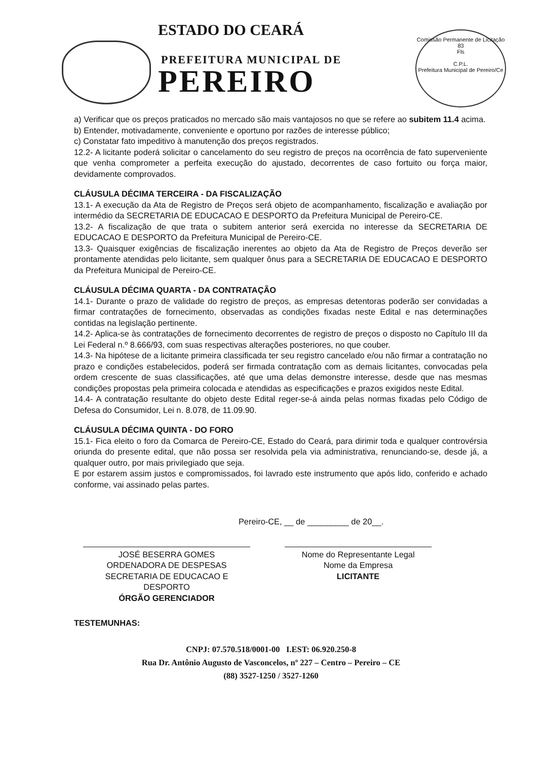ESTADO DO CEARÁ
PREFEITURA MUNICIPAL DE
PEREIRO
Comissão Permanente de Licitação
83
Fls
C.P.L.
Prefeitura Municipal de Pereiro/Ce
a) Verificar que os preços praticados no mercado são mais vantajosos no que se refere ao subitem 11.4 acima.
b) Entender, motivadamente, conveniente e oportuno por razões de interesse público;
c) Constatar fato impeditivo à manutenção dos preços registrados.
12.2- A licitante poderá solicitar o cancelamento do seu registro de preços na ocorrência de fato superveniente que venha comprometer a perfeita execução do ajustado, decorrentes de caso fortuito ou força maior, devidamente comprovados.
CLÁUSULA DÉCIMA TERCEIRA - DA FISCALIZAÇÃO
13.1- A execução da Ata de Registro de Preços será objeto de acompanhamento, fiscalização e avaliação por intermédio da SECRETARIA DE EDUCACAO E DESPORTO da Prefeitura Municipal de Pereiro-CE.
13.2- A fiscalização de que trata o subitem anterior será exercida no interesse da SECRETARIA DE EDUCACAO E DESPORTO da Prefeitura Municipal de Pereiro-CE.
13.3- Quaisquer exigências de fiscalização inerentes ao objeto da Ata de Registro de Preços deverão ser prontamente atendidas pelo licitante, sem qualquer ônus para a SECRETARIA DE EDUCACAO E DESPORTO da Prefeitura Municipal de Pereiro-CE.
CLÁUSULA DÉCIMA QUARTA - DA CONTRATAÇÃO
14.1- Durante o prazo de validade do registro de preços, as empresas detentoras poderão ser convidadas a firmar contratações de fornecimento, observadas as condições fixadas neste Edital e nas determinações contidas na legislação pertinente.
14.2- Aplica-se às contratações de fornecimento decorrentes de registro de preços o disposto no Capítulo III da Lei Federal n.º 8.666/93, com suas respectivas alterações posteriores, no que couber.
14.3- Na hipótese de a licitante primeira classificada ter seu registro cancelado e/ou não firmar a contratação no prazo e condições estabelecidos, poderá ser firmada contratação com as demais licitantes, convocadas pela ordem crescente de suas classificações, até que uma delas demonstre interesse, desde que nas mesmas condições propostas pela primeira colocada e atendidas as especificações e prazos exigidos neste Edital.
14.4- A contratação resultante do objeto deste Edital reger-se-á ainda pelas normas fixadas pelo Código de Defesa do Consumidor, Lei n. 8.078, de 11.09.90.
CLÁUSULA DÉCIMA QUINTA - DO FORO
15.1- Fica eleito o foro da Comarca de Pereiro-CE, Estado do Ceará, para dirimir toda e qualquer controvérsia oriunda do presente edital, que não possa ser resolvida pela via administrativa, renunciando-se, desde já, a qualquer outro, por mais privilegiado que seja.
E por estarem assim justos e compromissados, foi lavrado este instrumento que após lido, conferido e achado conforme, vai assinado pelas partes.
Pereiro-CE, __ de _________ de 20__.
JOSÉ BESERRA GOMES
ORDENADORA DE DESPESAS
SECRETARIA DE EDUCACAO E
DESPORTO
ÓRGÃO GERENCIADOR
Nome do Representante Legal
Nome da Empresa
LICITANTE
TESTEMUNHAS:
CNPJ: 07.570.518/0001-00 I.EST: 06.920.250-8
Rua Dr. Antônio Augusto de Vasconcelos, nº 227 – Centro – Pereiro – CE
(88) 3527-1250 / 3527-1260